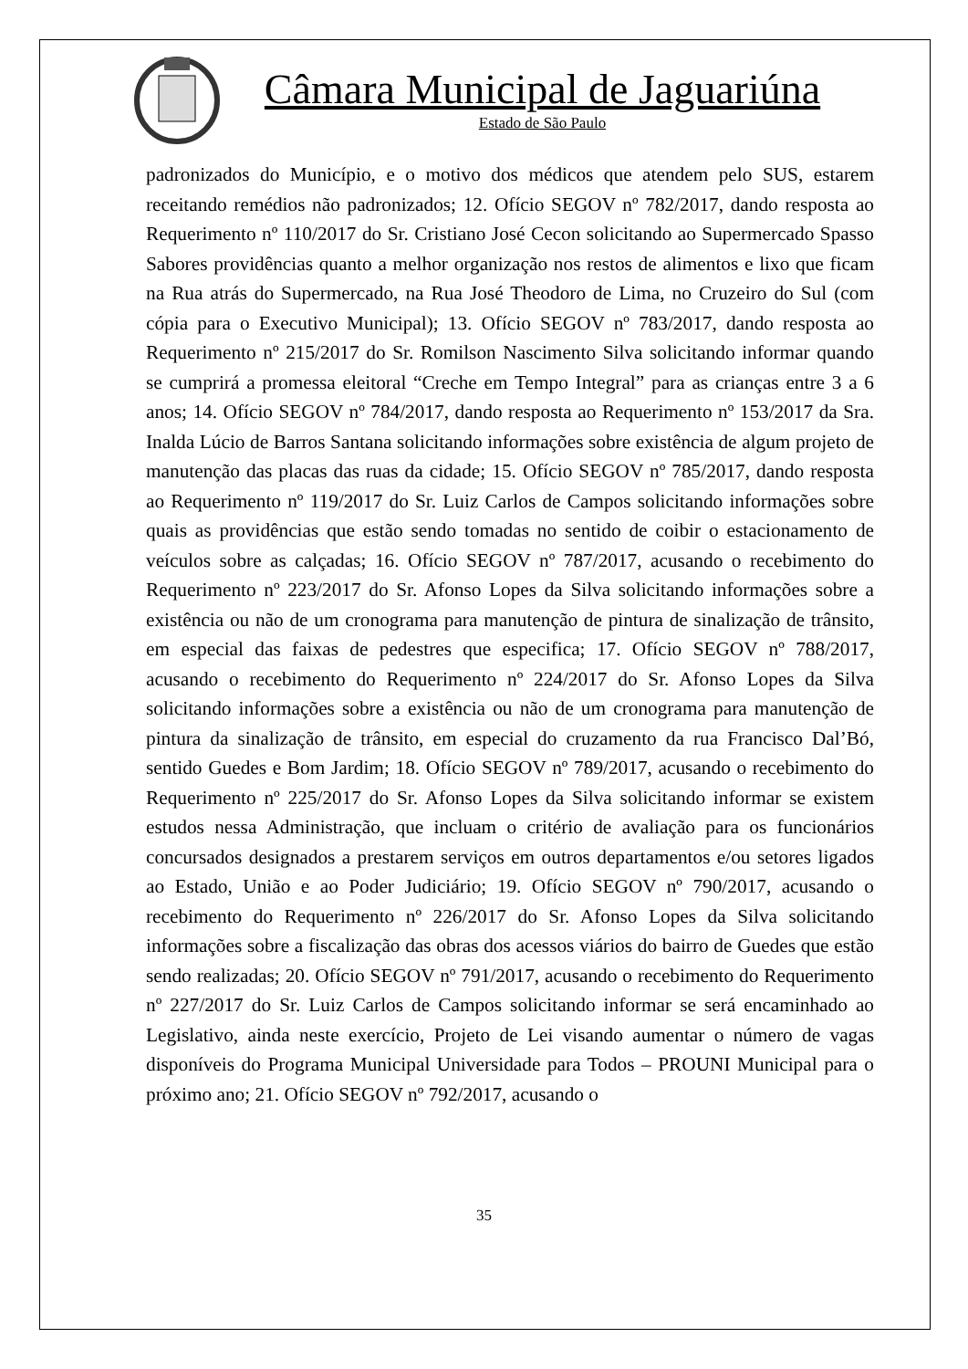Câmara Municipal de Jaguariúna
Estado de São Paulo
padronizados do Município, e o motivo dos médicos que atendem pelo SUS, estarem receitando remédios não padronizados; 12. Ofício SEGOV nº 782/2017, dando resposta ao Requerimento nº 110/2017 do Sr. Cristiano José Cecon solicitando ao Supermercado Spasso Sabores providências quanto a melhor organização nos restos de alimentos e lixo que ficam na Rua atrás do Supermercado, na Rua José Theodoro de Lima, no Cruzeiro do Sul (com cópia para o Executivo Municipal); 13. Ofício SEGOV nº 783/2017, dando resposta ao Requerimento nº 215/2017 do Sr. Romilson Nascimento Silva solicitando informar quando se cumprirá a promessa eleitoral “Creche em Tempo Integral” para as crianças entre 3 a 6 anos; 14. Ofício SEGOV nº 784/2017, dando resposta ao Requerimento nº 153/2017 da Sra. Inalda Lúcio de Barros Santana solicitando informações sobre existência de algum projeto de manutenção das placas das ruas da cidade; 15. Ofício SEGOV nº 785/2017, dando resposta ao Requerimento nº 119/2017 do Sr. Luiz Carlos de Campos solicitando informações sobre quais as providências que estão sendo tomadas no sentido de coibir o estacionamento de veículos sobre as calçadas; 16. Ofício SEGOV nº 787/2017, acusando o recebimento do Requerimento nº 223/2017 do Sr. Afonso Lopes da Silva solicitando informações sobre a existência ou não de um cronograma para manutenção de pintura de sinalização de trânsito, em especial das faixas de pedestres que especifica; 17. Ofício SEGOV nº 788/2017, acusando o recebimento do Requerimento nº 224/2017 do Sr. Afonso Lopes da Silva solicitando informações sobre a existência ou não de um cronograma para manutenção de pintura da sinalização de trânsito, em especial do cruzamento da rua Francisco Dal’Bó, sentido Guedes e Bom Jardim; 18. Ofício SEGOV nº 789/2017, acusando o recebimento do Requerimento nº 225/2017 do Sr. Afonso Lopes da Silva solicitando informar se existem estudos nessa Administração, que incluam o critério de avaliação para os funcionários concursados designados a prestarem serviços em outros departamentos e/ou setores ligados ao Estado, União e ao Poder Judiciário; 19. Ofício SEGOV nº 790/2017, acusando o recebimento do Requerimento nº 226/2017 do Sr. Afonso Lopes da Silva solicitando informações sobre a fiscalização das obras dos acessos viários do bairro de Guedes que estão sendo realizadas; 20. Ofício SEGOV nº 791/2017, acusando o recebimento do Requerimento nº 227/2017 do Sr. Luiz Carlos de Campos solicitando informar se será encaminhado ao Legislativo, ainda neste exercício, Projeto de Lei visando aumentar o número de vagas disponíveis do Programa Municipal Universidade para Todos – PROUNI Municipal para o próximo ano; 21. Ofício SEGOV nº 792/2017, acusando o
35